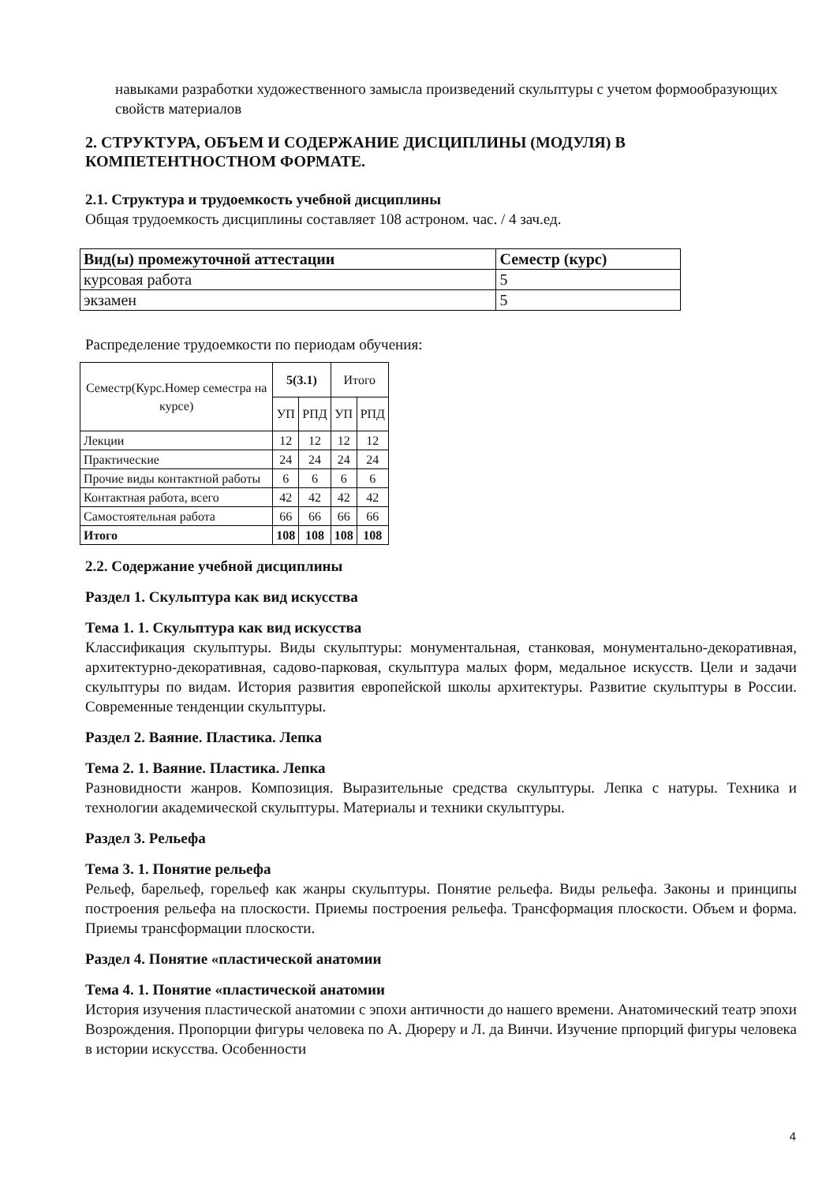навыками разработки художественного замысла произведений скульптуры с учетом формообразующих свойств материалов
2. СТРУКТУРА, ОБЪЕМ И СОДЕРЖАНИЕ ДИСЦИПЛИНЫ (МОДУЛЯ) В КОМПЕТЕНТНОСТНОМ ФОРМАТЕ.
2.1. Структура и трудоемкость учебной дисциплины
Общая трудоемкость дисциплины составляет 108 астроном. час. / 4 зач.ед.
| Вид(ы) промежуточной аттестации | Семестр (курс) |
| --- | --- |
| курсовая работа | 5 |
| экзамен | 5 |
Распределение трудоемкости по периодам обучения:
| Семестр(Курс.Номер семестра на курсе) | 5(3.1) | | Итого | |
| | УП | РПД | УП | РПД |
| Лекции | 12 | 12 | 12 | 12 |
| Практические | 24 | 24 | 24 | 24 |
| Прочие виды контактной работы | 6 | 6 | 6 | 6 |
| Контактная работа, всего | 42 | 42 | 42 | 42 |
| Самостоятельная работа | 66 | 66 | 66 | 66 |
| Итого | 108 | 108 | 108 | 108 |
2.2. Содержание учебной дисциплины
Раздел 1. Скульптура как вид искусства
Тема 1. 1. Скульптура как вид искусства
Классификация скульптуры. Виды скульптуры: монументальная, станковая, монументально-декоративная, архитектурно-декоративная, садово-парковая, скульптура малых форм, медальное искусств. Цели и задачи скульптуры по видам. История развития европейской школы архитектуры. Развитие скульптуры в России. Современные тенденции скульптуры.
Раздел 2. Ваяние. Пластика. Лепка
Тема 2. 1. Ваяние. Пластика. Лепка
Разновидности жанров. Композиция. Выразительные средства скульптуры. Лепка с натуры. Техника и технологии академической скульптуры. Материалы и техники скульптуры.
Раздел 3. Рельефа
Тема 3. 1. Понятие рельефа
Рельеф, барельеф, горельеф как жанры скульптуры. Понятие рельефа. Виды рельефа. Законы и принципы построения рельефа на плоскости. Приемы построения рельефа. Трансформация плоскости. Объем и форма. Приемы трансформации плоскости.
Раздел 4. Понятие «пластической анатомии
Тема 4. 1. Понятие «пластической анатомии
История изучения пластической анатомии с эпохи античности до нашего времени. Анатомический театр эпохи Возрождения. Пропорции фигуры человека по А. Дюреру и Л. да Винчи. Изучение прпорций фигуры человека в истории искусства. Особенности
4